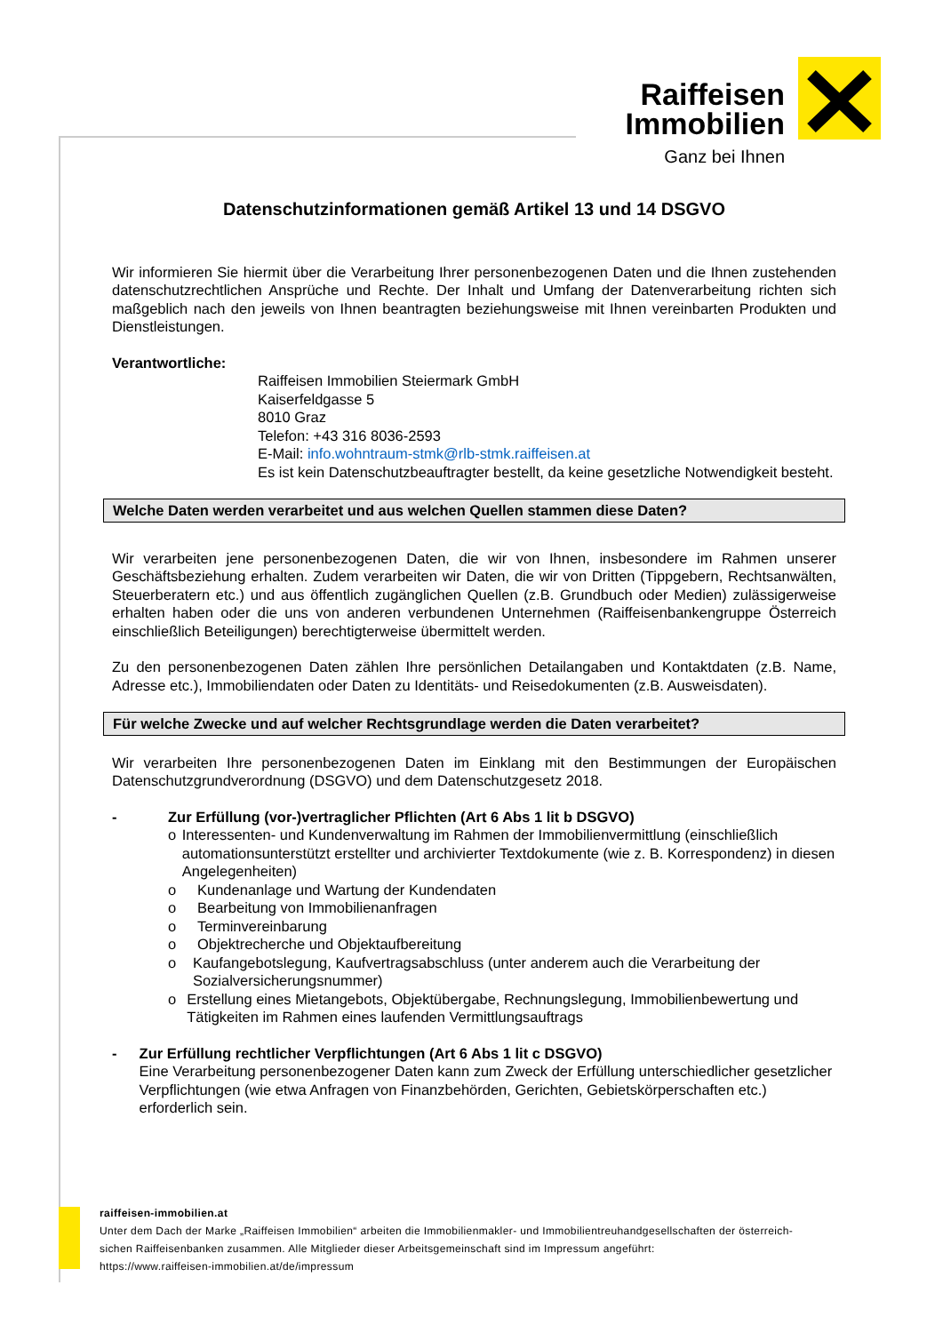Raiffeisen
Immobilien
Ganz bei Ihnen
Datenschutzinformationen gemäß Artikel 13 und 14 DSGVO
Wir informieren Sie hiermit über die Verarbeitung Ihrer personenbezogenen Daten und die Ihnen zustehenden datenschutzrechtlichen Ansprüche und Rechte. Der Inhalt und Umfang der Datenverarbeitung richten sich maßgeblich nach den jeweils von Ihnen beantragten beziehungsweise mit Ihnen vereinbarten Produkten und Dienstleistungen.
Verantwortliche:
Raiffeisen Immobilien Steiermark GmbH
Kaiserfeldgasse 5
8010 Graz
Telefon: +43 316 8036-2593
E-Mail: info.wohntraum-stmk@rlb-stmk.raiffeisen.at
Es ist kein Datenschutzbeauftragter bestellt, da keine gesetzliche Notwendigkeit besteht.
Welche Daten werden verarbeitet und aus welchen Quellen stammen diese Daten?
Wir verarbeiten jene personenbezogenen Daten, die wir von Ihnen, insbesondere im Rahmen unserer Geschäftsbeziehung erhalten. Zudem verarbeiten wir Daten, die wir von Dritten (Tippgebern, Rechtsanwälten, Steuerberatern etc.) und aus öffentlich zugänglichen Quellen (z.B. Grundbuch oder Medien) zulässigerweise erhalten haben oder die uns von anderen verbundenen Unternehmen (Raiffeisenbankengruppe Österreich einschließlich Beteiligungen) berechtigterweise übermittelt werden.
Zu den personenbezogenen Daten zählen Ihre persönlichen Detailangaben und Kontaktdaten (z.B. Name, Adresse etc.), Immobiliendaten oder Daten zu Identitäts- und Reisedokumenten (z.B. Ausweisdaten).
Für welche Zwecke und auf welcher Rechtsgrundlage werden die Daten verarbeitet?
Wir verarbeiten Ihre personenbezogenen Daten im Einklang mit den Bestimmungen der Europäischen Datenschutzgrundverordnung (DSGVO) und dem Datenschutzgesetz 2018.
- Zur Erfüllung (vor-)vertraglicher Pflichten (Art 6 Abs 1 lit b DSGVO)
o Interessenten- und Kundenverwaltung im Rahmen der Immobilienvermittlung (einschließlich automationsunterstützt erstellter und archivierter Textdokumente (wie z. B. Korrespondenz) in diesen Angelegenheiten)
o Kundenanlage und Wartung der Kundendaten
o Bearbeitung von Immobilienanfragen
o Terminvereinbarung
o Objektrecherche und Objektaufbereitung
o Kaufangebotslegung, Kaufvertragsabschluss (unter anderem auch die Verarbeitung der Sozialversicherungsnummer)
o Erstellung eines Mietangebots, Objektübergabe, Rechnungslegung, Immobilienbewertung und Tätigkeiten im Rahmen eines laufenden Vermittlungsauftrags
- Zur Erfüllung rechtlicher Verpflichtungen (Art 6 Abs 1 lit c DSGVO)
Eine Verarbeitung personenbezogener Daten kann zum Zweck der Erfüllung unterschiedlicher gesetzlicher Verpflichtungen (wie etwa Anfragen von Finanzbehörden, Gerichten, Gebietskörperschaften etc.) erforderlich sein.
raiffeisen-immobilien.at
Unter dem Dach der Marke „Raiffeisen Immobilien“ arbeiten die Immobilienmakler- und Immobilientreuhandgesellschaften der österreich-
sichen Raiffeisenbanken zusammen. Alle Mitglieder dieser Arbeitsgemeinschaft sind im Impressum angeführt:
https://www.raiffeisen-immobilien.at/de/impressum